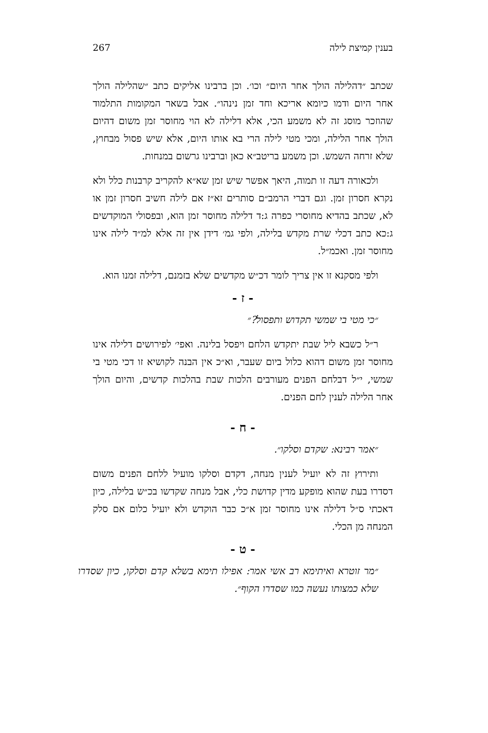בענין קמיצת לילה 267
שכתב ״דהלילה הולך אחר היום״ וכו׳. וכן ברבינו אליקים כתב ״שהלילה הולך אחר היום ודמו כיומא אריכא וחד זמן נינהו״. אבל בשאר המקומות התלמוד שהוזכר מוסג זה לא משמע הכי, אלא דלילה לא הוי מחוסר זמן משום דהיום הולך אחר הלילה, ומכי מטי לילה הרי בא אותו היום, אלא שיש פסול מבחוץ, שלא זרחה השמש. וכן משמע בריטב״א כאן וברבינו גרשום במנחות.
ולכאורה דעה זו תמוה, היאך אפשר שיש זמן שא״א להקריב קרבנות כלל ולא נקרא חסרון זמן. וגם דברי הרמב״ם סותרים זא״ז אם לילה חשיב חסרון זמן או לא, שכתב בהדיא מחוסרי כפרה ג:ד דלילה מחוסר זמן הוא, ובפסולי המוקדשים ג:כא כתב דכלי שרת מקדש בלילה, ולפי גמ׳ דידן אין זה אלא למ״ד לילה אינו מחוסר זמן. ואכמ״ל.
ולפי מסקנא זו אין צריך לומר דכ״ש מקדשים שלא בזמנם, דלילה זמנו הוא.
- ז -
״כי מטי בי שמשי תקדוש ותפסול?״
ר״ל כשבא ליל שבת יתקדש הלחם ויפסל בלינה. ואפי׳ לפירושים דלילה אינו מחוסר זמן משום דהוא כלול ביום שעבר, וא״כ אין הבנה לקושיא זו דכי מטי בי שמשי, י״ל דבלחם הפנים מעורבים הלכות שבת בהלכות קדשים, והיום הולך אחר הלילה לענין לחם הפנים.
- ח -
״אמר רבינא: שקדם וסלקו״.
ותירוץ זה לא יועיל לענין מנחה, דקדם וסלקו מועיל ללחם הפנים משום דסדרו בעת שהוא מופקע מדין קדושת כלי, אבל מנחה שקדשו בכ״ש בלילה, כיון דאכתי ס״ל דלילה אינו מחוסר זמן א״כ כבר הוקדש ולא יועיל כלום אם סלק המנחה מן הכלי.
- ט -
״מר זוטרא ואיתימא רב אשי אמר: אפילו תימא בשלא קדם וסלקו, כיון שסדרו שלא כמצותו נעשה כמו שסדרו הקוף״.